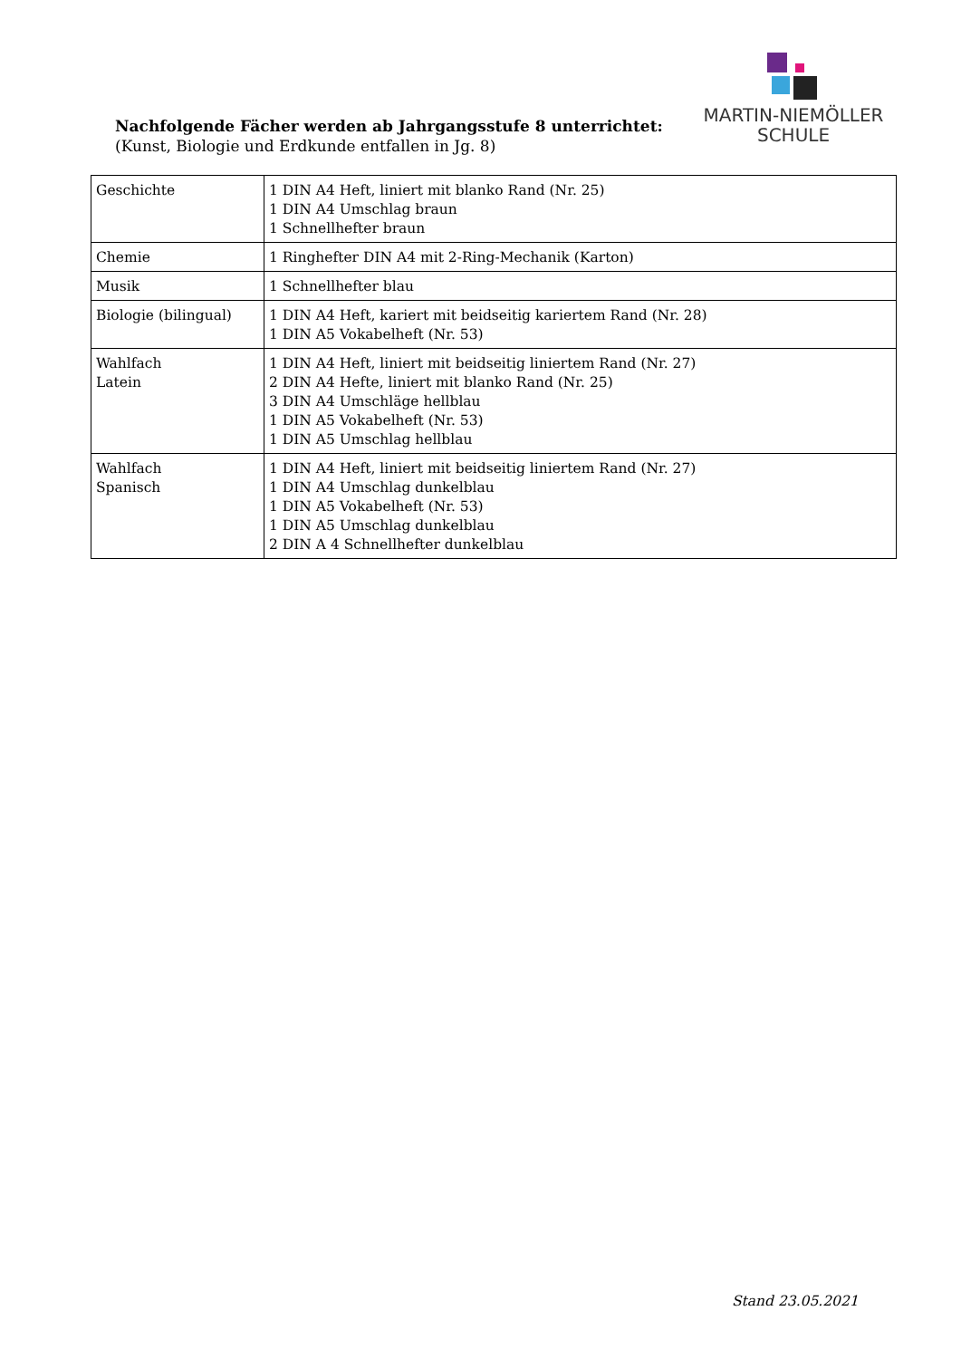MARTIN-NIEMÖLLER
SCHULE
Nachfolgende Fächer werden ab Jahrgangsstufe 8 unterrichtet:
(Kunst, Biologie und Erdkunde entfallen in Jg. 8)
| Geschichte | 1 DIN A4 Heft, liniert mit blanko Rand (Nr. 25) 1 DIN A4 Umschlag braun 1 Schnellhefter braun |
| Chemie | 1 Ringhefter DIN A4 mit 2-Ring-Mechanik (Karton) |
| Musik | 1 Schnellhefter blau |
| Biologie (bilingual) | 1 DIN A4 Heft, kariert mit beidseitig kariertem Rand (Nr. 28) 1 DIN A5 Vokabelheft (Nr. 53) |
| Wahlfach Latein | 1 DIN A4 Heft, liniert mit beidseitig liniertem Rand (Nr. 27) 2 DIN A4 Hefte, liniert mit blanko Rand (Nr. 25) 3 DIN A4 Umschläge hellblau 1 DIN A5 Vokabelheft (Nr. 53) 1 DIN A5 Umschlag hellblau |
| Wahlfach Spanisch | 1 DIN A4 Heft, liniert mit beidseitig liniertem Rand (Nr. 27) 1 DIN A4 Umschlag dunkelblau 1 DIN A5 Vokabelheft (Nr. 53) 1 DIN A5 Umschlag dunkelblau 2 DIN A 4 Schnellhefter dunkelblau |
Stand 23.05.2021